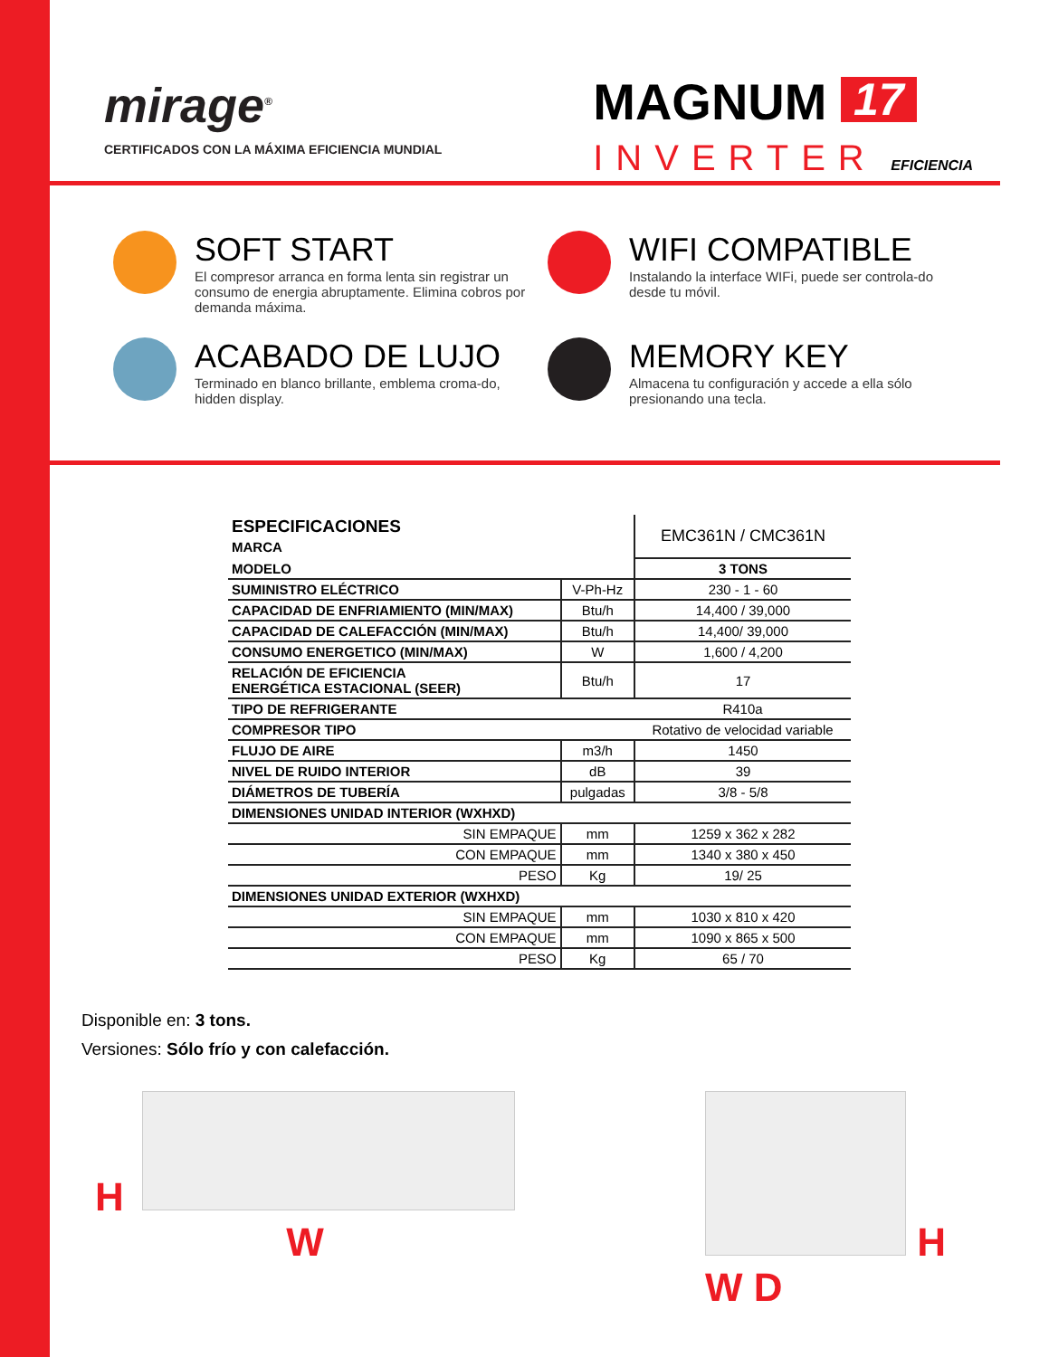mirage<sup>®</sup>
CERTIFICADOS CON LA MÁXIMA EFICIENCIA MUNDIAL
MAGNUM 17
INVERTER EFICIENCIA
SOFT START
El compresor arranca en forma lenta sin registrar un consumo de energia abruptamente. Elimina cobros por demanda máxima.
WIFI COMPATIBLE
Instalando la interface WIFi, puede ser controla-do desde tu móvil.
ACABADO DE LUJO
Terminado en blanco brillante, emblema croma-do, hidden display.
MEMORY KEY
Almacena tu configuración y accede a ella sólo presionando una tecla.
| ESPECIFICACIONES MARCA | | EMC361N / CMC361N |
| MODELO | | 3 TONS |
| SUMINISTRO ELÉCTRICO | V-Ph-Hz | 230 - 1 - 60 |
| CAPACIDAD DE ENFRIAMIENTO (MIN/MAX) | Btu/h | 14,400 / 39,000 |
| CAPACIDAD DE CALEFACCIÓN (MIN/MAX) | Btu/h | 14,400/ 39,000 |
| CONSUMO ENERGETICO (MIN/MAX) | W | 1,600 / 4,200 |
| RELACIÓN DE EFICIENCIA ENERGÉTICA ESTACIONAL (SEER) | Btu/h | 17 |
| TIPO DE REFRIGERANTE | | R410a |
| COMPRESOR TIPO | | Rotativo de velocidad variable |
| FLUJO DE AIRE | m3/h | 1450 |
| NIVEL DE RUIDO INTERIOR | dB | 39 |
| DIÁMETROS DE TUBERÍA | pulgadas | 3/8 - 5/8 |
| DIMENSIONES UNIDAD INTERIOR (WXHXD) | | |
| SIN EMPAQUE | mm | 1259 x 362 x 282 |
| CON EMPAQUE | mm | 1340 x 380 x 450 |
| PESO | Kg | 19/ 25 |
| DIMENSIONES UNIDAD EXTERIOR (WXHXD) | | |
| SIN EMPAQUE | mm | 1030 x 810 x 420 |
| CON EMPAQUE | mm | 1090 x 865 x 500 |
| PESO | Kg | 65 / 70 |
Disponible en: 3 tons.
Versiones: Sólo frío y con calefacción.
H
W
H
W D